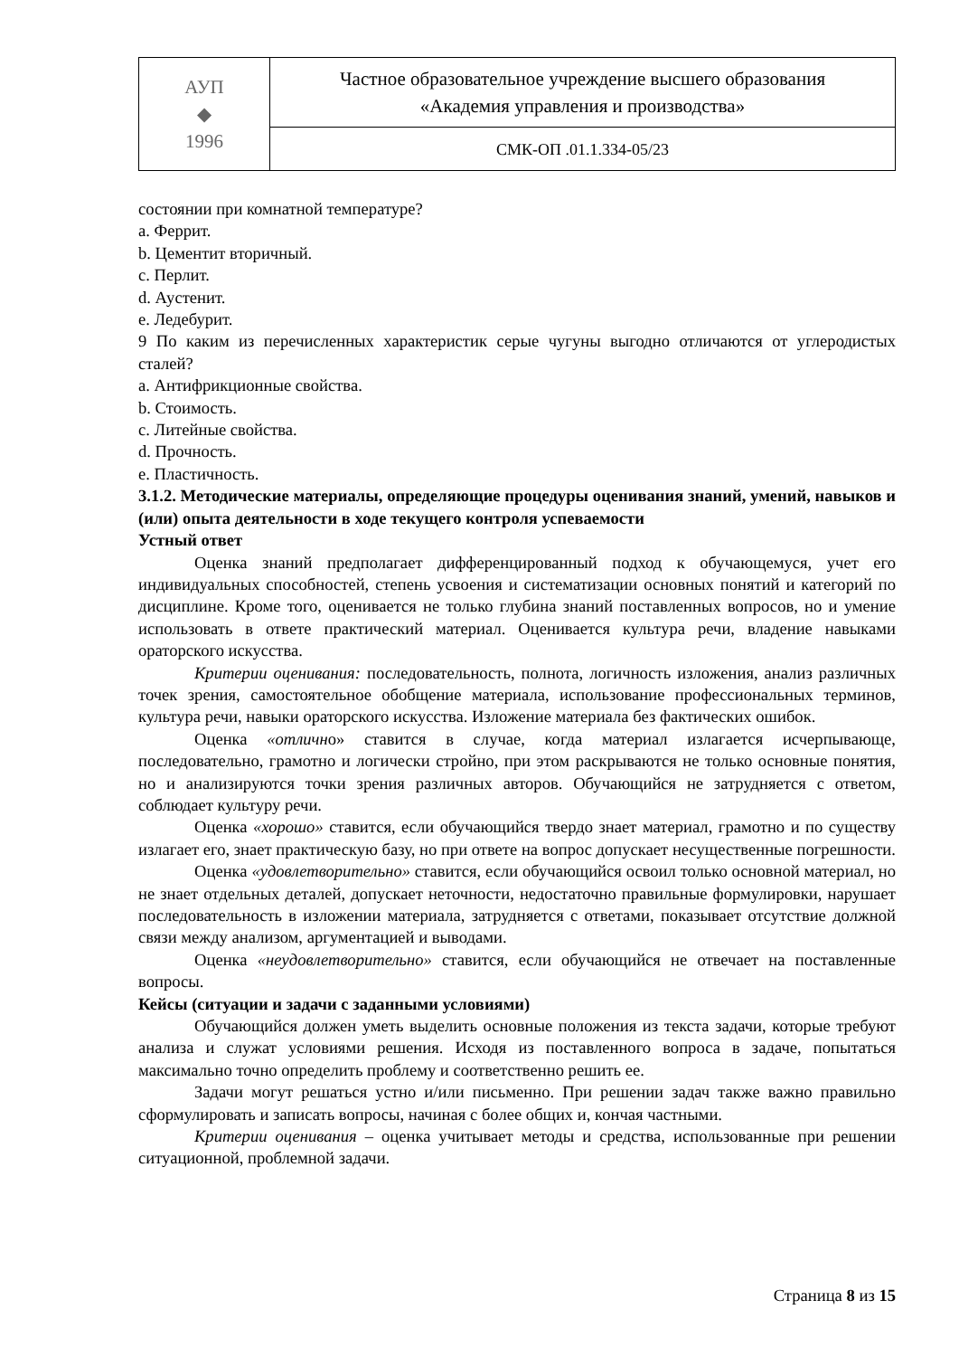| АУП ◆ 1996 | Частное образовательное учреждение высшего образования «Академия управления и производства» |
| | СМК-ОП .01.1.334-05/23 |
состоянии при комнатной температуре?
a. Феррит.
b. Цементит вторичный.
c. Перлит.
d. Аустенит.
e. Ледебурит.
9 По каким из перечисленных характеристик серые чугуны выгодно отличаются от углеродистых сталей?
a. Антифрикционные свойства.
b. Стоимость.
c. Литейные свойства.
d. Прочность.
e. Пластичность.
3.1.2. Методические материалы, определяющие процедуры оценивания знаний, умений, навыков и (или) опыта деятельности в ходе текущего контроля успеваемости
Устный ответ
Оценка знаний предполагает дифференцированный подход к обучающемуся, учет его индивидуальных способностей, степень усвоения и систематизации основных понятий и категорий по дисциплине. Кроме того, оценивается не только глубина знаний поставленных вопросов, но и умение использовать в ответе практический материал. Оценивается культура речи, владение навыками ораторского искусства.
Критерии оценивания: последовательность, полнота, логичность изложения, анализ различных точек зрения, самостоятельное обобщение материала, использование профессиональных терминов, культура речи, навыки ораторского искусства. Изложение материала без фактических ошибок.
Оценка «отлично» ставится в случае, когда материал излагается исчерпывающе, последовательно, грамотно и логически стройно, при этом раскрываются не только основные понятия, но и анализируются точки зрения различных авторов. Обучающийся не затрудняется с ответом, соблюдает культуру речи.
Оценка «хорошо» ставится, если обучающийся твердо знает материал, грамотно и по существу излагает его, знает практическую базу, но при ответе на вопрос допускает несущественные погрешности.
Оценка «удовлетворительно» ставится, если обучающийся освоил только основной материал, но не знает отдельных деталей, допускает неточности, недостаточно правильные формулировки, нарушает последовательность в изложении материала, затрудняется с ответами, показывает отсутствие должной связи между анализом, аргументацией и выводами.
Оценка «неудовлетворительно» ставится, если обучающийся не отвечает на поставленные вопросы.
Кейсы (ситуации и задачи с заданными условиями)
Обучающийся должен уметь выделить основные положения из текста задачи, которые требуют анализа и служат условиями решения. Исходя из поставленного вопроса в задаче, попытаться максимально точно определить проблему и соответственно решить ее.
Задачи могут решаться устно и/или письменно. При решении задач также важно правильно сформулировать и записать вопросы, начиная с более общих и, кончая частными.
Критерии оценивания – оценка учитывает методы и средства, использованные при решении ситуационной, проблемной задачи.
Страница 8 из 15